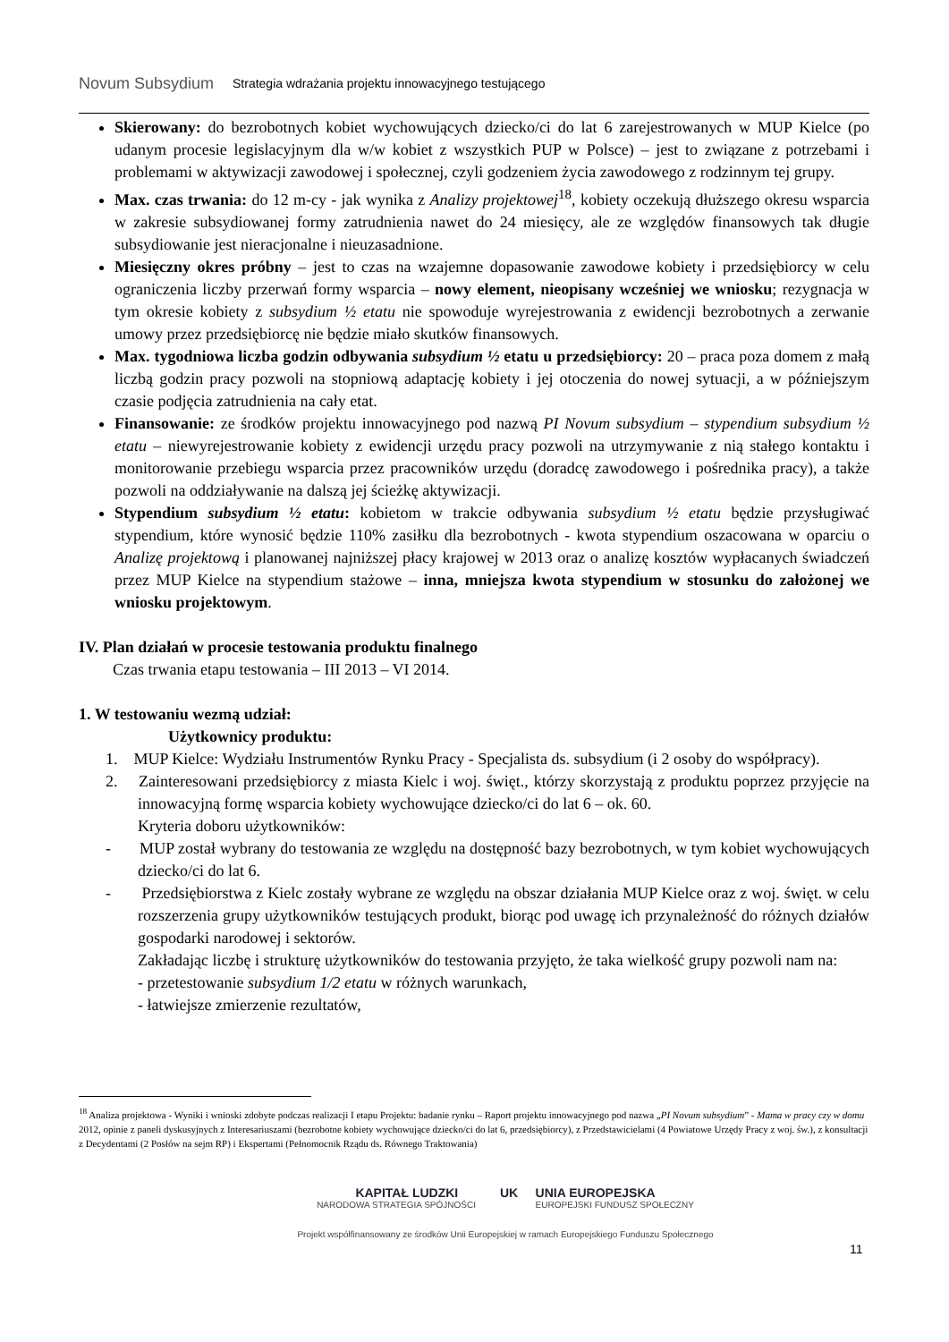Novum Subsydium
Strategia wdrażania projektu innowacyjnego testującego
Skierowany: do bezrobotnych kobiet wychowujących dziecko/ci do lat 6 zarejestrowanych w MUP Kielce (po udanym procesie legislacyjnym dla w/w kobiet z wszystkich PUP w Polsce) – jest to związane z potrzebami i problemami w aktywizacji zawodowej i społecznej, czyli godzeniem życia zawodowego z rodzinnym tej grupy.
Max. czas trwania: do 12 m-cy - jak wynika z Analizy projektowej<sup>18</sup>, kobiety oczekują dłuższego okresu wsparcia w zakresie subsydiowanej formy zatrudnienia nawet do 24 miesięcy, ale ze względów finansowych tak długie subsydiowanie jest nieracjonalne i nieuzasadnione.
Miesięczny okres próbny – jest to czas na wzajemne dopasowanie zawodowe kobiety i przedsiębiorcy w celu ograniczenia liczby przerwań formy wsparcia – nowy element, nieopisany wcześniej we wniosku; rezygnacja w tym okresie kobiety z subsydium ½ etatu nie spowoduje wyrejestrowania z ewidencji bezrobotnych a zerwanie umowy przez przedsiębiorcę nie będzie miało skutków finansowych.
Max. tygodniowa liczba godzin odbywania subsydium ½ etatu u przedsiębiorcy: 20 – praca poza domem z małą liczbą godzin pracy pozwoli na stopniową adaptację kobiety i jej otoczenia do nowej sytuacji, a w późniejszym czasie podjęcia zatrudnienia na cały etat.
Finansowanie: ze środków projektu innowacyjnego pod nazwą PI Novum subsydium – stypendium subsydium ½ etatu – niewyrejestrowanie kobiety z ewidencji urzędu pracy pozwoli na utrzymywanie z nią stałego kontaktu i monitorowanie przebiegu wsparcia przez pracowników urzędu (doradcę zawodowego i pośrednika pracy), a także pozwoli na oddziaływanie na dalszą jej ścieżkę aktywizacji.
Stypendium subsydium ½ etatu: kobietom w trakcie odbywania subsydium ½ etatu będzie przysługiwać stypendium, które wynosić będzie 110% zasiłku dla bezrobotnych - kwota stypendium oszacowana w oparciu o Analizę projektową i planowanej najniższej płacy krajowej w 2013 oraz o analizę kosztów wypłacanych świadczeń przez MUP Kielce na stypendium stażowe – inna, mniejsza kwota stypendium w stosunku do założonej we wniosku projektowym.
IV. Plan działań w procesie testowania produktu finalnego
Czas trwania etapu testowania – III 2013 – VI 2014.
1. W testowaniu wezmą udział:
Użytkownicy produktu:
1. MUP Kielce: Wydziału Instrumentów Rynku Pracy - Specjalista ds. subsydium (i 2 osoby do współpracy).
2. Zainteresowani przedsiębiorcy z miasta Kielc i woj. święt., którzy skorzystają z produktu poprzez przyjęcie na innowacyjną formę wsparcia kobiety wychowujące dziecko/ci do lat 6 – ok. 60.
Kryteria doboru użytkowników:
- MUP został wybrany do testowania ze względu na dostępność bazy bezrobotnych, w tym kobiet wychowujących dziecko/ci do lat 6.
- Przedsiębiorstwa z Kielc zostały wybrane ze względu na obszar działania MUP Kielce oraz z woj. święt. w celu rozszerzenia grupy użytkowników testujących produkt, biorąc pod uwagę ich przynależność do różnych działów gospodarki narodowej i sektorów.
Zakładając liczbę i strukturę użytkowników do testowania przyjęto, że taka wielkość grupy pozwoli nam na:
- przetestowanie subsydium 1/2 etatu w różnych warunkach,
- łatwiejsze zmierzenie rezultatów,
<sup>18</sup> Analiza projektowa - Wyniki i wnioski zdobyte podczas realizacji I etapu Projektu: badanie rynku – Raport projektu innowacyjnego pod nazwa „PI Novum subsydium” - Mama w pracy czy w domu 2012, opinie z paneli dyskusyjnych z Interesariuszami (bezrobotne kobiety wychowujące dziecko/ci do lat 6, przedsiębiorcy), z Przedstawicielami (4 Powiatowe Urzędy Pracy z woj. św.), z konsultacji z Decydentami (2 Posłów na sejm RP) i Ekspertami (Pełnomocnik Rządu ds. Równego Traktowania)
KAPITAŁ LUDZKI UK UNIA EUROPEJSKA
NARODOWA STRATEGIA SPÓJNOŚCI EUROPEJSKI FUNDUSZ SPOŁECZNY
Projekt współfinansowany ze środków Unii Europejskiej w ramach Europejskiego Funduszu Społecznego
11